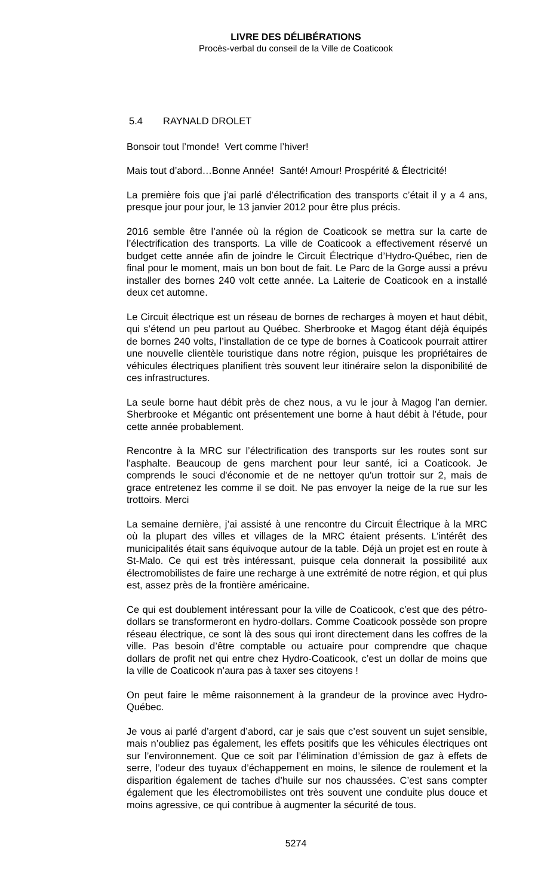LIVRE DES DÉLIBÉRATIONS
Procès-verbal du conseil de la Ville de Coaticook
5.4 RAYNALD DROLET
Bonsoir tout l’monde! Vert comme l’hiver!
Mais tout d’abord…Bonne Année! Santé! Amour! Prospérité & Électricité!
La première fois que j’ai parlé d’électrification des transports c’était il y a 4 ans, presque jour pour jour, le 13 janvier 2012 pour être plus précis.
2016 semble être l’année où la région de Coaticook se mettra sur la carte de l’électrification des transports. La ville de Coaticook a effectivement réservé un budget cette année afin de joindre le Circuit Électrique d’Hydro-Québec, rien de final pour le moment, mais un bon bout de fait. Le Parc de la Gorge aussi a prévu installer des bornes 240 volt cette année. La Laiterie de Coaticook en a installé deux cet automne.
Le Circuit électrique est un réseau de bornes de recharges à moyen et haut débit, qui s’étend un peu partout au Québec. Sherbrooke et Magog étant déjà équipés de bornes 240 volts, l’installation de ce type de bornes à Coaticook pourrait attirer une nouvelle clientèle touristique dans notre région, puisque les propriétaires de véhicules électriques planifient très souvent leur itinéraire selon la disponibilité de ces infrastructures.
La seule borne haut débit près de chez nous, a vu le jour à Magog l’an dernier. Sherbrooke et Mégantic ont présentement une borne à haut débit à l’étude, pour cette année probablement.
Rencontre à la MRC sur l’électrification des transports sur les routes sont sur l'asphalte. Beaucoup de gens marchent pour leur santé, ici a Coaticook. Je comprends le souci d'économie et de ne nettoyer qu'un trottoir sur 2, mais de grace entretenez les comme il se doit. Ne pas envoyer la neige de la rue sur les trottoirs. Merci
La semaine dernière, j’ai assisté à une rencontre du Circuit Électrique à la MRC où la plupart des villes et villages de la MRC étaient présents. L’intérêt des municipalités était sans équivoque autour de la table. Déjà un projet est en route à St-Malo. Ce qui est très intéressant, puisque cela donnerait la possibilité aux électromobilistes de faire une recharge à une extrémité de notre région, et qui plus est, assez près de la frontière américaine.
Ce qui est doublement intéressant pour la ville de Coaticook, c’est que des pétro-dollars se transformeront en hydro-dollars. Comme Coaticook possède son propre réseau électrique, ce sont là des sous qui iront directement dans les coffres de la ville. Pas besoin d’être comptable ou actuaire pour comprendre que chaque dollars de profit net qui entre chez Hydro-Coaticook, c’est un dollar de moins que la ville de Coaticook n’aura pas à taxer ses citoyens !
On peut faire le même raisonnement à la grandeur de la province avec Hydro-Québec.
Je vous ai parlé d’argent d’abord, car je sais que c’est souvent un sujet sensible, mais n’oubliez pas également, les effets positifs que les véhicules électriques ont sur l’environnement. Que ce soit par l’élimination d’émission de gaz à effets de serre, l’odeur des tuyaux d’échappement en moins, le silence de roulement et la disparition également de taches d’huile sur nos chaussées. C’est sans compter également que les électromobilistes ont très souvent une conduite plus douce et moins agressive, ce qui contribue à augmenter la sécurité de tous.
5274